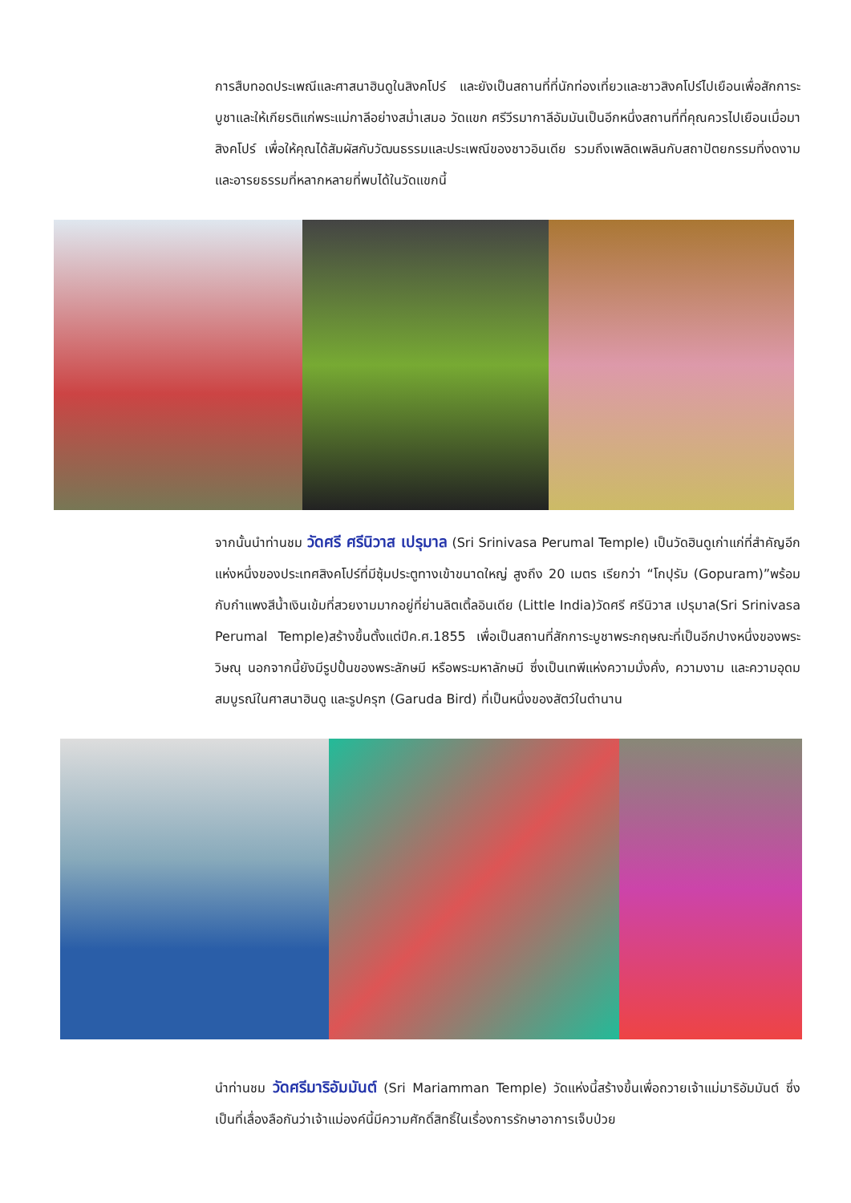การสืบทอดประเพณีและศาสนาฮินดูในสิงคโปร์ และยังเป็นสถานที่ที่นักท่องเที่ยวและชาวสิงคโปร์ไปเยือนเพื่อสักการะบูชาและให้เกียรติแก่พระแม่กาลีอย่างสม่ำเสมอ วัดแขก ศรีวีรมากาลีอัมมันเป็นอีกหนึ่งสถานที่ที่คุณควรไปเยือนเมื่อมาสิงคโปร์ เพื่อให้คุณได้สัมผัสกับวัฒนธรรมและประเพณีของชาวอินเดีย รวมถึงเพลิดเพลินกับสถาปัตยกรรมที่งดงามและอารยธรรมที่หลากหลายที่พบได้ในวัดแขกนี้
จากนั้นนำท่านชม วัดศรี ศรีนิวาส เปรุมาล (Sri Srinivasa Perumal Temple) เป็นวัดฮินดูเก่าแก่ที่สำคัญอีกแห่งหนึ่งของประเทศสิงคโปร์ที่มีซุ้มประตูทางเข้าขนาดใหญ่ สูงถึง 20 เมตร เรียกว่า “โกปุรัม (Gopuram)”พร้อมกับกำแพงสีน้ำเงินเข้มที่สวยงามมากอยู่ที่ย่านลิตเติ้ลอินเดีย (Little India)วัดศรี ศรีนิวาส เปรุมาล(Sri Srinivasa Perumal Temple)สร้างขึ้นตั้งแต่ปีค.ศ.1855 เพื่อเป็นสถานที่สักการะบูชาพระกฤษณะที่เป็นอีกปางหนึ่งของพระวิษณุ นอกจากนี้ยังมีรูปปั้นของพระลักษมี หรือพระมหาลักษมี ซึ่งเป็นเทพีแห่งความมั่งคั่ง, ความงาม และความอุดมสมบูรณ์ในศาสนาฮินดู และรูปครุฑ (Garuda Bird) ที่เป็นหนึ่งของสัตว์ในตำนาน
นำท่านชม วัดศรีมาริอัมมันต์ (Sri Mariamman Temple) วัดแห่งนี้สร้างขึ้นเพื่อถวายเจ้าแม่มาริอัมมันต์ ซึ่งเป็นที่เลื่องลือกันว่าเจ้าแม่องค์นี้มีความศักดิ์สิทธิ์ในเรื่องการรักษาอาการเจ็บป่วย